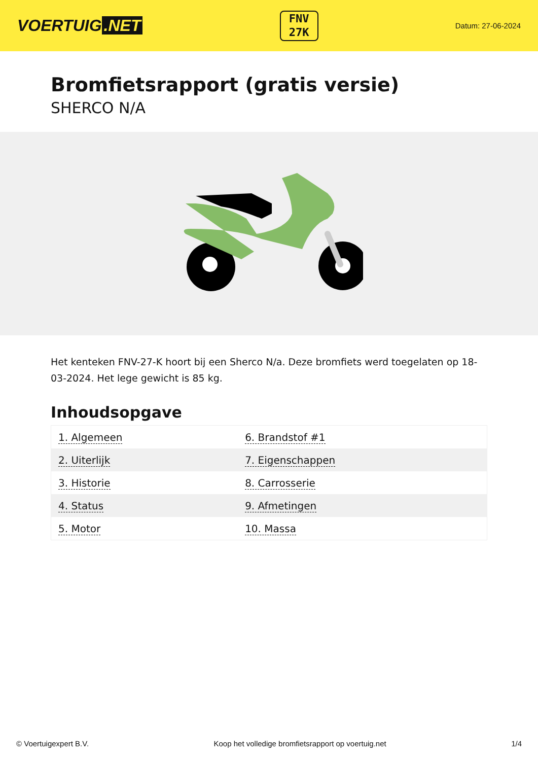VOERTUIG.NET
FNV
27K
Datum: 27-06-2024
Bromfietsrapport (gratis versie)
SHERCO N/A
Het kenteken FNV-27-K hoort bij een Sherco N/a. Deze bromfiets werd toegelaten op 18-03-2024. Het lege gewicht is 85 kg.
Inhoudsopgave
| 1. Algemeen | 6. Brandstof #1 |
| 2. Uiterlijk | 7. Eigenschappen |
| 3. Historie | 8. Carrosserie |
| 4. Status | 9. Afmetingen |
| 5. Motor | 10. Massa |
© Voertuigexpert B.V. Koop het volledige bromfietsrapport op voertuig.net 1/4